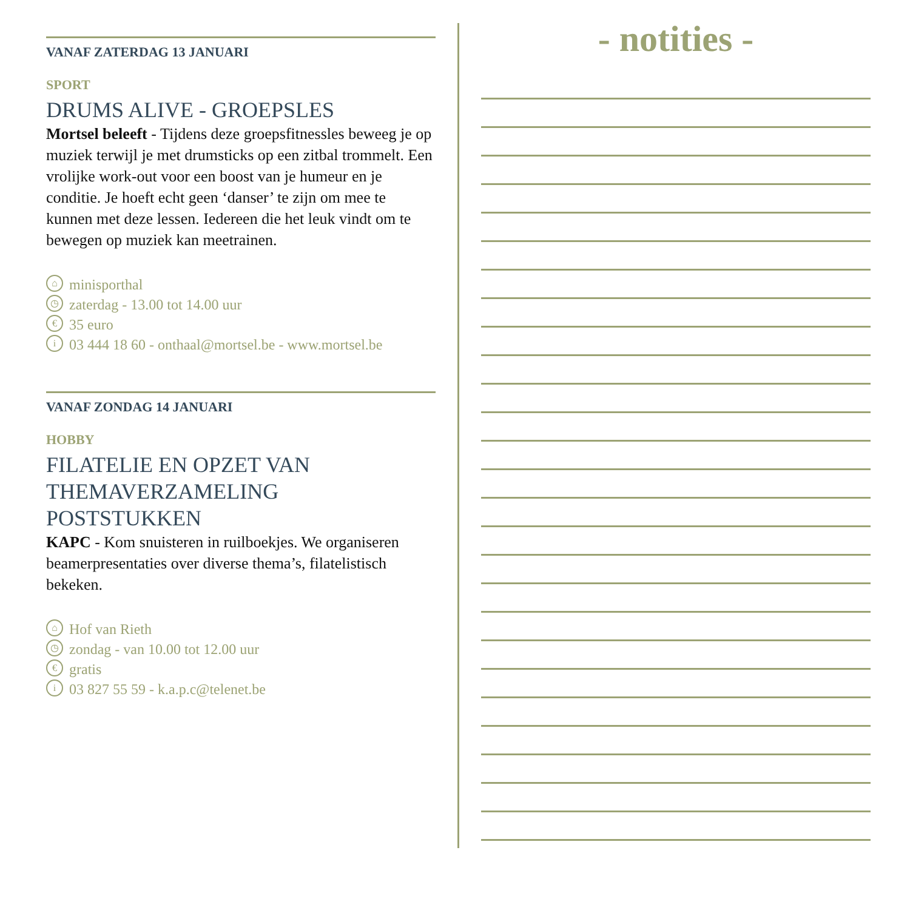VANAF ZATERDAG 13 JANUARI
SPORT
DRUMS ALIVE - GROEPSLES
Mortsel beleeft - Tijdens deze groepsfitnessles beweeg je op muziek terwijl je met drumsticks op een zitbal trommelt. Een vrolijke work-out voor een boost van je humeur en je conditie. Je hoeft echt geen ‘danser’ te zijn om mee te kunnen met deze lessen. Iedereen die het leuk vindt om te bewegen op muziek kan meetrainen.
⌂ minisporthal
◷ zaterdag - 13.00 tot 14.00 uur
€ 35 euro
i 03 444 18 60 - onthaal@mortsel.be - www.mortsel.be
VANAF ZONDAG 14 JANUARI
HOBBY
FILATELIE EN OPZET VAN THEMAVERZAMELING POSTSTUKKEN
KAPC - Kom snuisteren in ruilboekjes. We organiseren beamerpresentaties over diverse thema’s, filatelistisch bekeken.
⌂ Hof van Rieth
◷ zondag - van 10.00 tot 12.00 uur
€ gratis
i 03 827 55 59 - k.a.p.c@telenet.be
- notities -